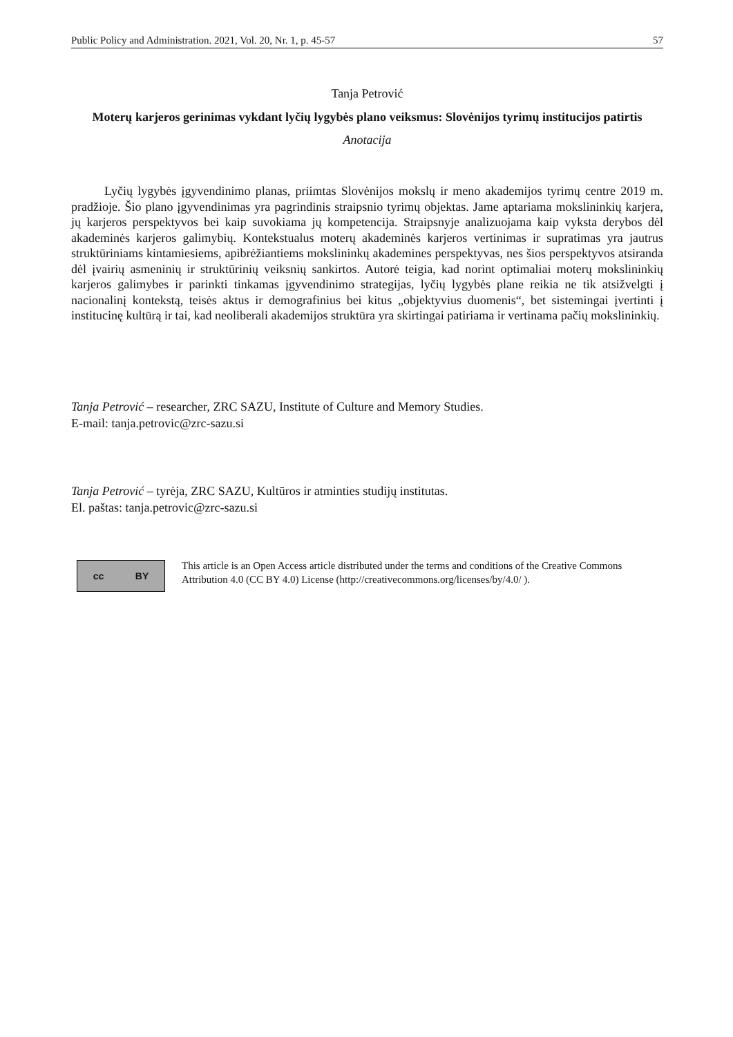Public Policy and Administration. 2021, Vol. 20, Nr. 1, p. 45-57 57
Tanja Petrović
Moterų karjeros gerinimas vykdant lyčių lygybės plano veiksmus: Slovėnijos tyrimų institucijos patirtis
Anotacija
Lyčių lygybės įgyvendinimo planas, priimtas Slovėnijos mokslų ir meno akademijos tyrimų centre 2019 m. pradžioje. Šio plano įgyvendinimas yra pagrindinis straipsnio tyrimų objektas. Jame aptariama mokslininkių karjera, jų karjeros perspektyvos bei kaip suvokiama jų kompetencija. Straipsnyje analizuojama kaip vyksta derybos dėl akademinės karjeros galimybių. Kontekstualus moterų akademinės karjeros vertinimas ir supratimas yra jautrus struktūriniams kintamiesiems, apibrėžiantiems mokslininkų akademines perspektyvas, nes šios perspektyvos atsiranda dėl įvairių asmeninių ir struktūrinių veiksnių sankirtos. Autorė teigia, kad norint optimaliai moterų mokslininkių karjeros galimybes ir parinkti tinkamas įgyvendinimo strategijas, lyčių lygybės plane reikia ne tik atsižvelgti į nacionalinį kontekstą, teisės aktus ir demografinius bei kitus „objektyvius duomenis“, bet sistemingai įvertinti į institucinę kultūrą ir tai, kad neoliberali akademijos struktūra yra skirtingai patiriama ir vertinama pačių mokslininkių.
Tanja Petrović – researcher, ZRC SAZU, Institute of Culture and Memory Studies.
E-mail: tanja.petrovic@zrc-sazu.si
Tanja Petrović – tyrėja, ZRC SAZU, Kultūros ir atminties studijų institutas.
El. paštas: tanja.petrovic@zrc-sazu.si
cc BY
This article is an Open Access article distributed under the terms and conditions of the Creative Commons Attribution 4.0 (CC BY 4.0) License (http://creativecommons.org/licenses/by/4.0/ ).